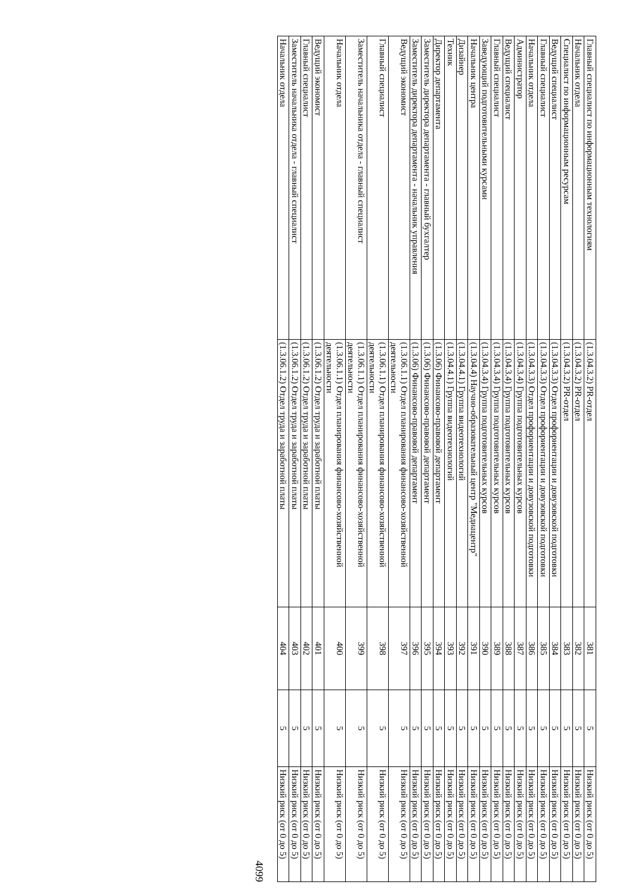| Главный специалист по информационным технологиям | (1.3.04.3.2) PR-отдел | 381 | 5 | Низкий риск (от 0 до 5) |
| Начальник отдела | (1.3.04.3.2) PR-отдел | 382 | 5 | Низкий риск (от 0 до 5) |
| Специалист по информационным ресурсам | (1.3.04.3.2) PR-отдел | 383 | 5 | Низкий риск (от 0 до 5) |
| Ведущий специалист | (1.3.04.3.3) Отдел профориентации и довузовской подготовки | 384 | 5 | Низкий риск (от 0 до 5) |
| Главный специалист | (1.3.04.3.3) Отдел профориентации и довузовской подготовки | 385 | 5 | Низкий риск (от 0 до 5) |
| Начальник отдела | (1.3.04.3.3) Отдел профориентации и довузовской подготовки | 386 | 5 | Низкий риск (от 0 до 5) |
| Администратор | (1.3.04.3.4) Группа подготовительных курсов | 387 | 5 | Низкий риск (от 0 до 5) |
| Ведущий специалист | (1.3.04.3.4) Группа подготовительных курсов | 388 | 5 | Низкий риск (от 0 до 5) |
| Главный специалист | (1.3.04.3.4) Группа подготовительных курсов | 389 | 5 | Низкий риск (от 0 до 5) |
| Заведующий подготовительными курсами | (1.3.04.3.4) Группа подготовительных курсов | 390 | 5 | Низкий риск (от 0 до 5) |
| Начальник центра | (1.3.04.4) Научно-образовательный центр "Медиацентр" | 391 | 5 | Низкий риск (от 0 до 5) |
| Дизайнер | (1.3.04.4.1) Группа видеотехнологий | 392 | 5 | Низкий риск (от 0 до 5) |
| Техник | (1.3.04.4.1) Группа видеотехнологий | 393 | 5 | Низкий риск (от 0 до 5) |
| Директор департамента | (1.3.06) Финансово-правовой департамент | 394 | 5 | Низкий риск (от 0 до 5) |
| Заместитель директора департамента - главный бухгалтер | (1.3.06) Финансово-правовой департамент | 395 | 5 | Низкий риск (от 0 до 5) |
| Заместитель директора департамента - начальник управления | (1.3.06) Финансово-правовой департамент | 396 | 5 | Низкий риск (от 0 до 5) |
| Ведущий экономист | (1.3.06.1.1) Отдел планирования финансово-хозяйственной деятельности | 397 | 5 | Низкий риск (от 0 до 5) |
| Главный специалист | (1.3.06.1.1) Отдел планирования финансово-хозяйственной деятельности | 398 | 5 | Низкий риск (от 0 до 5) |
| Заместитель начальника отдела - главный специалист | (1.3.06.1.1) Отдел планирования финансово-хозяйственной деятельности | 399 | 5 | Низкий риск (от 0 до 5) |
| Начальник отдела | (1.3.06.1.1) Отдел планирования финансово-хозяйственной деятельности | 400 | 5 | Низкий риск (от 0 до 5) |
| Ведущий экономист | (1.3.06.1.2) Отдел труда и заработной платы | 401 | 5 | Низкий риск (от 0 до 5) |
| Главный специалист | (1.3.06.1.2) Отдел труда и заработной платы | 402 | 5 | Низкий риск (от 0 до 5) |
| Заместитель начальника отдела - главный специалист | (1.3.06.1.2) Отдел труда и заработной платы | 403 | 5 | Низкий риск (от 0 до 5) |
| Начальник отдела | (1.3.06.1.2) Отдел труда и заработной платы | 404 | 5 | Низкий риск (от 0 до 5) |
4099